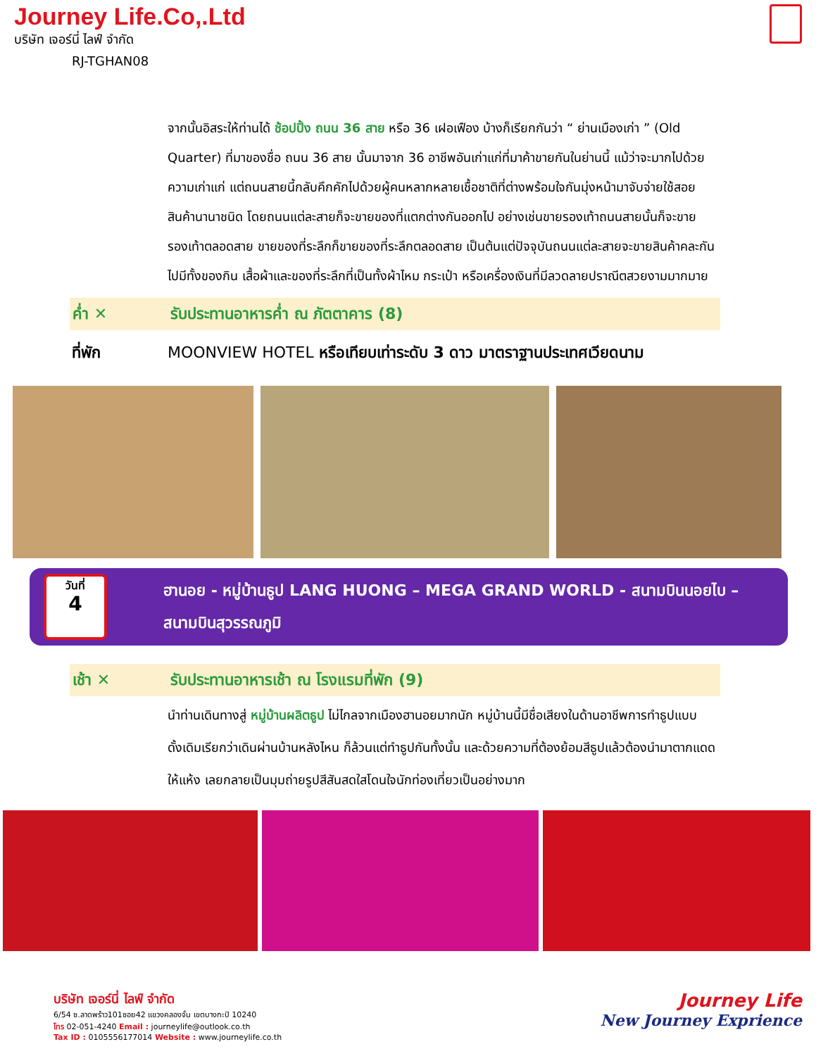Journey Life.Co,.Ltd
บริษัท เจอร์นี่ ไลฟ์ จำกัด
RJ-TGHAN08
จากนั้นอิสระให้ท่านได้ ช้อปปิ้ง ถนน 36 สาย หรือ 36 เฝอเฟือง บ้างก็เรียกกันว่า “ ย่านเมืองเก่า ” (Old Quarter) ที่มาของชื่อ ถนน 36 สาย นั้นมาจาก 36 อาชีพอันเก่าแก่ที่มาค้าขายกันในย่านนี้ แม้ว่าจะมากไปด้วยความเก่าแก่ แต่ถนนสายนี้กลับคึกคักไปด้วยผู้คนหลากหลายเชื้อชาติที่ต่างพร้อมใจกันมุ่งหน้ามาจับจ่ายใช้สอยสินค้านานาชนิด โดยถนนแต่ละสายก็จะขายของที่แตกต่างกันออกไป อย่างเช่นขายรองเท้าถนนสายนั้นก็จะขายรองเท้าตลอดสาย ขายของที่ระลึกก็ขายของที่ระลึกตลอดสาย เป็นต้นแต่ปัจจุบันถนนแต่ละสายจะขายสินค้าคละกันไปมีทั้งของกิน เสื้อผ้าและของที่ระลึกที่เป็นทั้งผ้าไหม กระเป๋า หรือเครื่องเงินที่มีลวดลายปราณีตสวยงามมากมาย
ค่ำ ✕ รับประทานอาหารค่ำ ณ ภัตตาคาร (8)
ที่พัก MOONVIEW HOTEL หรือเทียบเท่าระดับ 3 ดาว มาตราฐานประเทศเวียดนาม
วันที่
4
ฮานอย - หมู่บ้านธูป LANG HUONG – MEGA GRAND WORLD - สนามบินนอยไบ – สนามบินสุวรรณภูมิ
เช้า ✕ รับประทานอาหารเช้า ณ โรงแรมที่พัก (9)
นำท่านเดินทางสู่ หมู่บ้านผลิตธูป ไม่ไกลจากเมืองฮานอยมากนัก หมู่บ้านนี้มีชื่อเสียงในด้านอาชีพการทำธูปแบบดั้งเดิมเรียกว่าเดินผ่านบ้านหลังไหน ก็ล้วนแต่ทำธูปกันทั้งนั้น และด้วยความที่ต้องย้อมสีธูปแล้วต้องนำมาตากแดดให้แห้ง เลยกลายเป็นมุมถ่ายรูปสีสันสดใสโดนใจนักท่องเที่ยวเป็นอย่างมาก
บริษัท เจอร์นี่ ไลฟ์ จำกัด
6/54 ซ.ลาดพร้าว101ซอย42 แขวงคลองจั่น เขตบางกะปิ 10240
โทร 02-051-4240 Email : journeylife@outlook.co.th
Tax ID : 0105556177014 Website : www.journeylife.co.th
Journey Life
New Journey Exprience